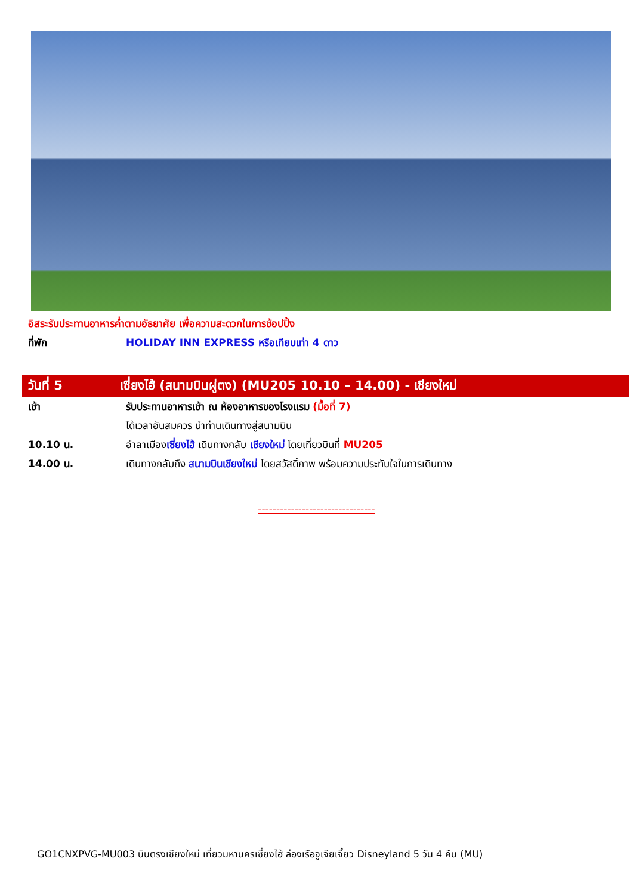อิสระรับประทานอาหารค่ำตามอัธยาศัย เพื่อความสะดวกในการช้อปปิ้ง
ที่พัก HOLIDAY INN EXPRESS หรือเทียบเท่า 4 ดาว
วันที่ 5 เซี่ยงไฮ้ (สนามบินผู่ตง) (MU205 10.10 – 14.00) - เชียงใหม่
เช้า รับประทานอาหารเช้า ณ ห้องอาหารของโรงแรม (มื้อที่ 7)
ได้เวลาอันสมควร นำท่านเดินทางสู่สนามบิน
10.10 น. อำลาเมืองเซี่ยงไฮ้ เดินทางกลับ เชียงใหม่ โดยเที่ยวบินที่ MU205
14.00 น. เดินทางกลับถึง สนามบินเชียงใหม่ โดยสวัสดิ์ภาพ พร้อมความประทับใจในการเดินทาง
--------------------------------
GO1CNXPVG-MU003 บินตรงเชียงใหม่ เที่ยวมหานครเซี่ยงไฮ้ ล่องเรือจูเจียเจี้ยว Disneyland 5 วัน 4 คืน (MU)